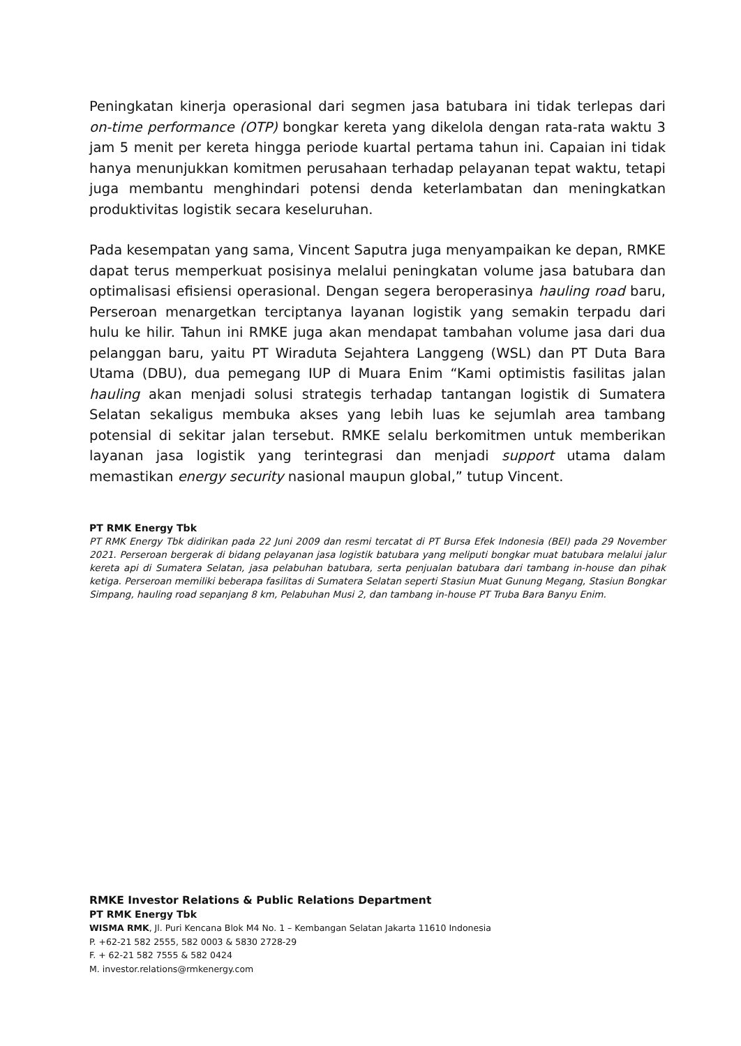Peningkatan kinerja operasional dari segmen jasa batubara ini tidak terlepas dari on-time performance (OTP) bongkar kereta yang dikelola dengan rata-rata waktu 3 jam 5 menit per kereta hingga periode kuartal pertama tahun ini. Capaian ini tidak hanya menunjukkan komitmen perusahaan terhadap pelayanan tepat waktu, tetapi juga membantu menghindari potensi denda keterlambatan dan meningkatkan produktivitas logistik secara keseluruhan.
Pada kesempatan yang sama, Vincent Saputra juga menyampaikan ke depan, RMKE dapat terus memperkuat posisinya melalui peningkatan volume jasa batubara dan optimalisasi efisiensi operasional. Dengan segera beroperasinya hauling road baru, Perseroan menargetkan terciptanya layanan logistik yang semakin terpadu dari hulu ke hilir. Tahun ini RMKE juga akan mendapat tambahan volume jasa dari dua pelanggan baru, yaitu PT Wiraduta Sejahtera Langgeng (WSL) dan PT Duta Bara Utama (DBU), dua pemegang IUP di Muara Enim “Kami optimistis fasilitas jalan hauling akan menjadi solusi strategis terhadap tantangan logistik di Sumatera Selatan sekaligus membuka akses yang lebih luas ke sejumlah area tambang potensial di sekitar jalan tersebut. RMKE selalu berkomitmen untuk memberikan layanan jasa logistik yang terintegrasi dan menjadi support utama dalam memastikan energy security nasional maupun global,” tutup Vincent.
PT RMK Energy Tbk
PT RMK Energy Tbk didirikan pada 22 Juni 2009 dan resmi tercatat di PT Bursa Efek Indonesia (BEI) pada 29 November 2021. Perseroan bergerak di bidang pelayanan jasa logistik batubara yang meliputi bongkar muat batubara melalui jalur kereta api di Sumatera Selatan, jasa pelabuhan batubara, serta penjualan batubara dari tambang in-house dan pihak ketiga. Perseroan memiliki beberapa fasilitas di Sumatera Selatan seperti Stasiun Muat Gunung Megang, Stasiun Bongkar Simpang, hauling road sepanjang 8 km, Pelabuhan Musi 2, dan tambang in-house PT Truba Bara Banyu Enim.
RMKE Investor Relations & Public Relations Department
PT RMK Energy Tbk
WISMA RMK, Jl. Puri Kencana Blok M4 No. 1 – Kembangan Selatan Jakarta 11610 Indonesia
P. +62-21 582 2555, 582 0003 & 5830 2728-29
F. + 62-21 582 7555 & 582 0424
M. investor.relations@rmkenergy.com